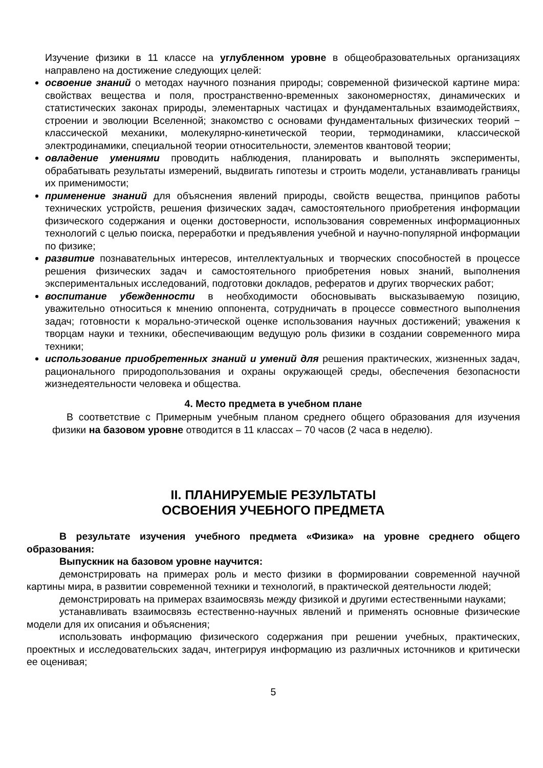Изучение физики в 11 классе на углубленном уровне в общеобразовательных организациях направлено на достижение следующих целей:
освоение знаний о методах научного познания природы; современной физической картине мира: свойствах вещества и поля, пространственно-временных закономерностях, динамических и статистических законах природы, элементарных частицах и фундаментальных взаимодействиях, строении и эволюции Вселенной; знакомство с основами фундаментальных физических теорий − классической механики, молекулярно-кинетической теории, термодинамики, классической электродинамики, специальной теории относительности, элементов квантовой теории;
овладение умениями проводить наблюдения, планировать и выполнять эксперименты, обрабатывать результаты измерений, выдвигать гипотезы и строить модели, устанавливать границы их применимости;
применение знаний для объяснения явлений природы, свойств вещества, принципов работы технических устройств, решения физических задач, самостоятельного приобретения информации физического содержания и оценки достоверности, использования современных информационных технологий с целью поиска, переработки и предъявления учебной и научно-популярной информации по физике;
развитие познавательных интересов, интеллектуальных и творческих способностей в процессе решения физических задач и самостоятельного приобретения новых знаний, выполнения экспериментальных исследований, подготовки докладов, рефератов и других творческих работ;
воспитание убежденности в необходимости обосновывать высказываемую позицию, уважительно относиться к мнению оппонента, сотрудничать в процессе совместного выполнения задач; готовности к морально-этической оценке использования научных достижений; уважения к творцам науки и техники, обеспечивающим ведущую роль физики в создании современного мира техники;
использование приобретенных знаний и умений для решения практических, жизненных задач, рационального природопользования и охраны окружающей среды, обеспечения безопасности жизнедеятельности человека и общества.
4. Место предмета в учебном плане
В соответствие с Примерным учебным планом среднего общего образования для изучения физики на базовом уровне отводится в 11 классах – 70 часов (2 часа в неделю).
II. ПЛАНИРУЕМЫЕ РЕЗУЛЬТАТЫ
ОСВОЕНИЯ УЧЕБНОГО ПРЕДМЕТА
В результате изучения учебного предмета «Физика» на уровне среднего общего образования:
Выпускник на базовом уровне научится:
демонстрировать на примерах роль и место физики в формировании современной научной картины мира, в развитии современной техники и технологий, в практической деятельности людей;
демонстрировать на примерах взаимосвязь между физикой и другими естественными науками;
устанавливать взаимосвязь естественно-научных явлений и применять основные физические модели для их описания и объяснения;
использовать информацию физического содержания при решении учебных, практических, проектных и исследовательских задач, интегрируя информацию из различных источников и критически ее оценивая;
5